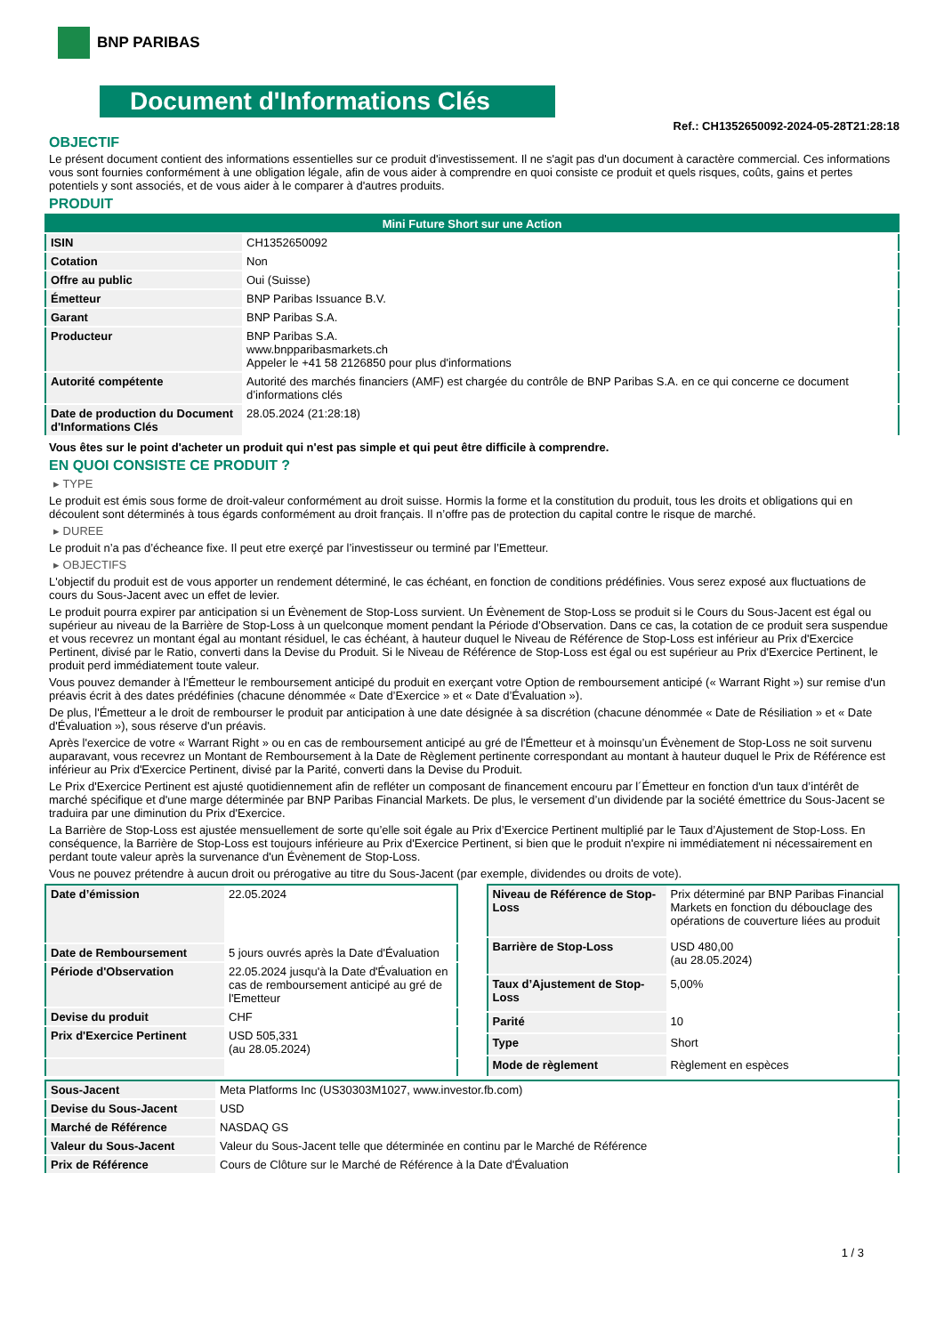BNP PARIBAS
Document d'Informations Clés
Ref.: CH1352650092-2024-05-28T21:28:18
OBJECTIF
Le présent document contient des informations essentielles sur ce produit d'investissement. Il ne s'agit pas d'un document à caractère commercial. Ces informations vous sont fournies conformément à une obligation légale, afin de vous aider à comprendre en quoi consiste ce produit et quels risques, coûts, gains et pertes potentiels y sont associés, et de vous aider à le comparer à d'autres produits.
PRODUIT
| Mini Future Short sur une Action | |
| ISIN | CH1352650092 |
| Cotation | Non |
| Offre au public | Oui (Suisse) |
| Émetteur | BNP Paribas Issuance B.V. |
| Garant | BNP Paribas S.A. |
| Producteur | BNP Paribas S.A. www.bnpparibasmarkets.ch Appeler le +41 58 2126850 pour plus d'informations |
| Autorité compétente | Autorité des marchés financiers (AMF) est chargée du contrôle de BNP Paribas S.A. en ce qui concerne ce document d’informations clés |
| Date de production du Document d'Informations Clés | 28.05.2024 (21:28:18) |
Vous êtes sur le point d'acheter un produit qui n'est pas simple et qui peut être difficile à comprendre.
EN QUOI CONSISTE CE PRODUIT ?
▸ TYPE
Le produit est émis sous forme de droit-valeur conformément au droit suisse. Hormis la forme et la constitution du produit, tous les droits et obligations qui en découlent sont déterminés à tous égards conformément au droit français. Il n’offre pas de protection du capital contre le risque de marché.
▸ DUREE
Le produit n’a pas d’écheance fixe. Il peut etre exerçé par l’investisseur ou terminé par l’Emetteur.
▸ OBJECTIFS
L'objectif du produit est de vous apporter un rendement déterminé, le cas échéant, en fonction de conditions prédéfinies. Vous serez exposé aux fluctuations de cours du Sous-Jacent avec un effet de levier.
Le produit pourra expirer par anticipation si un Évènement de Stop-Loss survient. Un Évènement de Stop-Loss se produit si le Cours du Sous-Jacent est égal ou supérieur au niveau de la Barrière de Stop-Loss à un quelconque moment pendant la Période d’Observation. Dans ce cas, la cotation de ce produit sera suspendue et vous recevrez un montant égal au montant résiduel, le cas échéant, à hauteur duquel le Niveau de Référence de Stop-Loss est inférieur au Prix d'Exercice Pertinent, divisé par le Ratio, converti dans la Devise du Produit. Si le Niveau de Référence de Stop-Loss est égal ou est supérieur au Prix d'Exercice Pertinent, le produit perd immédiatement toute valeur.
Vous pouvez demander à l'Émetteur le remboursement anticipé du produit en exerçant votre Option de remboursement anticipé (« Warrant Right ») sur remise d'un préavis écrit à des dates prédéfinies (chacune dénommée « Date d’Exercice » et « Date d’Évaluation »).
De plus, l'Émetteur a le droit de rembourser le produit par anticipation à une date désignée à sa discrétion (chacune dénommée « Date de Résiliation » et « Date d'Évaluation »), sous réserve d'un préavis.
Après l'exercice de votre « Warrant Right » ou en cas de remboursement anticipé au gré de l'Émetteur et à moinsqu’un Évènement de Stop-Loss ne soit survenu auparavant, vous recevrez un Montant de Remboursement à la Date de Règlement pertinente correspondant au montant à hauteur duquel le Prix de Référence est inférieur au Prix d'Exercice Pertinent, divisé par la Parité, converti dans la Devise du Produit.
Le Prix d'Exercice Pertinent est ajusté quotidiennement afin de refléter un composant de financement encouru par l´Émetteur en fonction d'un taux d’intérêt de marché spécifique et d'une marge déterminée par BNP Paribas Financial Markets. De plus, le versement d’un dividende par la société émettrice du Sous-Jacent se traduira par une diminution du Prix d'Exercice.
La Barrière de Stop-Loss est ajustée mensuellement de sorte qu’elle soit égale au Prix d’Exercice Pertinent multiplié par le Taux d’Ajustement de Stop-Loss. En conséquence, la Barrière de Stop-Loss est toujours inférieure au Prix d'Exercice Pertinent, si bien que le produit n'expire ni immédiatement ni nécessairement en perdant toute valeur après la survenance d'un Évènement de Stop-Loss.
Vous ne pouvez prétendre à aucun droit ou prérogative au titre du Sous-Jacent (par exemple, dividendes ou droits de vote).
| Date d’émission | 22.05.2024 |
| Date de Remboursement | 5 jours ouvrés après la Date d'Évaluation |
| Période d'Observation | 22.05.2024 jusqu'à la Date d'Évaluation en cas de remboursement anticipé au gré de l'Emetteur |
| Devise du produit | CHF |
| Prix d'Exercice Pertinent | USD 505,331 (au 28.05.2024) |
| Niveau de Référence de Stop-Loss | Prix déterminé par BNP Paribas Financial Markets en fonction du débouclage des opérations de couverture liées au produit |
| Barrière de Stop-Loss | USD 480,00 (au 28.05.2024) |
| Taux d’Ajustement de Stop-Loss | 5,00% |
| Parité | 10 |
| Type | Short |
| Mode de règlement | Règlement en espèces |
| Sous-Jacent | Meta Platforms Inc (US30303M1027, www.investor.fb.com) |
| Devise du Sous-Jacent | USD |
| Marché de Référence | NASDAQ GS |
| Valeur du Sous-Jacent | Valeur du Sous-Jacent telle que déterminée en continu par le Marché de Référence |
| Prix de Référence | Cours de Clôture sur le Marché de Référence à la Date d'Évaluation |
1 / 3